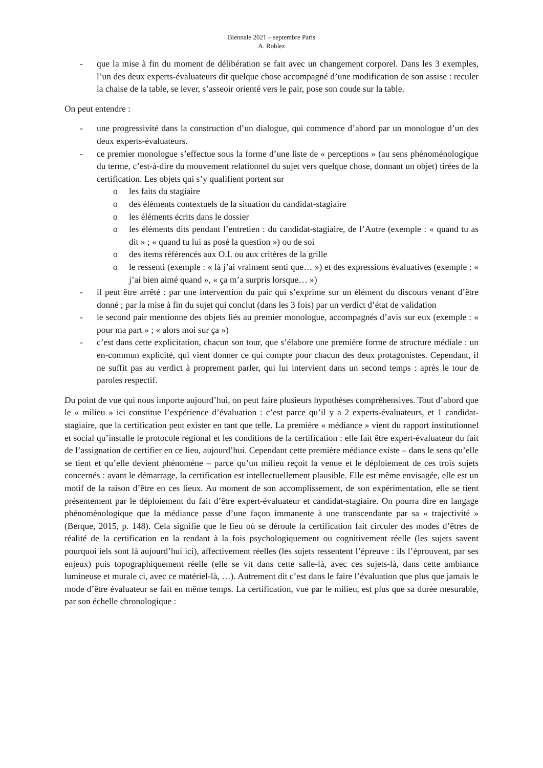Biennale 2021 – septembre Paris
A. Roblez
- que la mise à fin du moment de délibération se fait avec un changement corporel. Dans les 3 exemples, l’un des deux experts-évaluateurs dit quelque chose accompagné d’une modification de son assise : reculer la chaise de la table, se lever, s’asseoir orienté vers le pair, pose son coude sur la table.
On peut entendre :
- une progressivité dans la construction d’un dialogue, qui commence d’abord par un monologue d’un des deux experts-évaluateurs.
- ce premier monologue s’effectue sous la forme d’une liste de « perceptions » (au sens phénoménologique du terme, c’est-à-dire du mouvement relationnel du sujet vers quelque chose, donnant un objet) tirées de la certification. Les objets qui s’y qualifient portent sur
o les faits du stagiaire
o des éléments contextuels de la situation du candidat-stagiaire
o les éléments écrits dans le dossier
o les éléments dits pendant l’entretien : du candidat-stagiaire, de l’Autre (exemple : « quand tu as dit » ; « quand tu lui as posé la question ») ou de soi
o des items référencés aux O.I. ou aux critères de la grille
o le ressenti (exemple : « là j’ai vraiment senti que… ») et des expressions évaluatives (exemple : « j’ai bien aimé quand », « ça m’a surpris lorsque… »)
- il peut être arrêté : par une intervention du pair qui s’exprime sur un élément du discours venant d’être donné ; par la mise à fin du sujet qui conclut (dans les 3 fois) par un verdict d’état de validation
- le second pair mentionne des objets liés au premier monologue, accompagnés d’avis sur eux (exemple : « pour ma part » ; « alors moi sur ça »)
- c’est dans cette explicitation, chacun son tour, que s’élabore une première forme de structure médiale : un en-commun explicité, qui vient donner ce qui compte pour chacun des deux protagonistes. Cependant, il ne suffit pas au verdict à proprement parler, qui lui intervient dans un second temps : après le tour de paroles respectif.
Du point de vue qui nous importe aujourd’hui, on peut faire plusieurs hypothèses compréhensives. Tout d’abord que le « milieu » ici constitue l’expérience d’évaluation : c’est parce qu’il y a 2 experts-évaluateurs, et 1 candidat-stagiaire, que la certification peut exister en tant que telle. La première « médiance » vient du rapport institutionnel et social qu’installe le protocole régional et les conditions de la certification : elle fait être expert-évaluateur du fait de l’assignation de certifier en ce lieu, aujourd’hui. Cependant cette première médiance existe – dans le sens qu’elle se tient et qu’elle devient phénomène – parce qu’un milieu reçoit la venue et le déploiement de ces trois sujets concernés : avant le démarrage, la certification est intellectuellement plausible. Elle est même envisagée, elle est un motif de la raison d’être en ces lieux. Au moment de son accomplissement, de son expérimentation, elle se tient présentement par le déploiement du fait d’être expert-évaluateur et candidat-stagiaire. On pourra dire en langage phénoménologique que la médiance passe d’une façon immanente à une transcendante par sa « trajectivité » (Berque, 2015, p. 148). Cela signifie que le lieu où se déroule la certification fait circuler des modes d’êtres de réalité de la certification en la rendant à la fois psychologiquement ou cognitivement réelle (les sujets savent pourquoi iels sont là aujourd’hui ici), affectivement réelles (les sujets ressentent l’épreuve : ils l’éprouvent, par ses enjeux) puis topographiquement réelle (elle se vit dans cette salle-là, avec ces sujets-là, dans cette ambiance lumineuse et murale ci, avec ce matériel-là, …). Autrement dit c’est dans le faire l’évaluation que plus que jamais le mode d’être évaluateur se fait en même temps. La certification, vue par le milieu, est plus que sa durée mesurable, par son échelle chronologique :